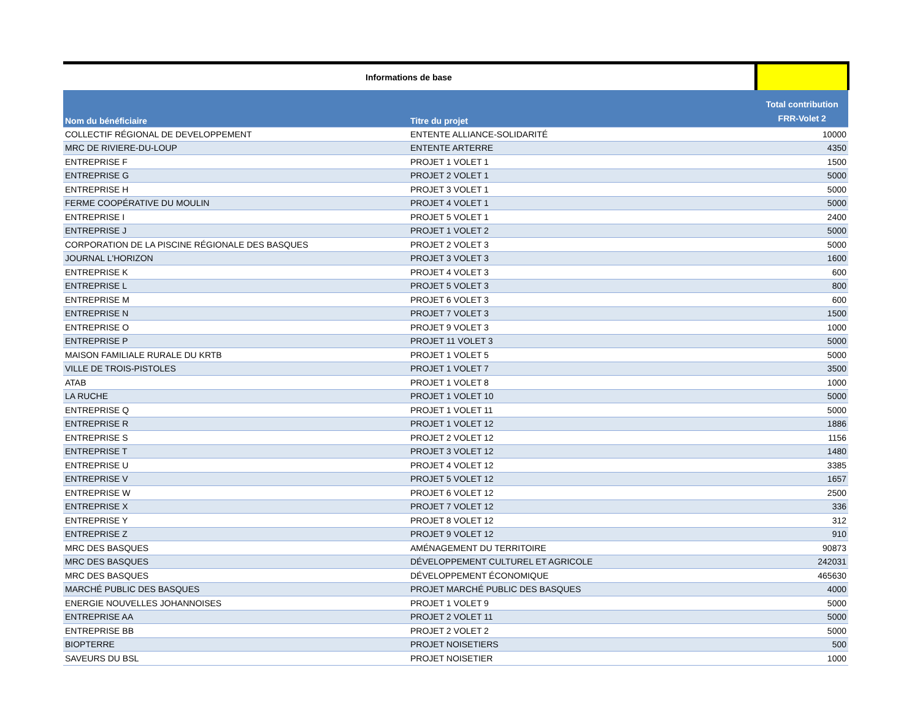| Informations de base | | |
| Nom du bénéficiaire | Titre du projet | Total contribution FRR-Volet 2 |
| COLLECTIF RÉGIONAL DE DEVELOPPEMENT | ENTENTE ALLIANCE-SOLIDARITÉ | 10000 |
| MRC DE RIVIERE-DU-LOUP | ENTENTE ARTERRE | 4350 |
| ENTREPRISE F | PROJET 1 VOLET 1 | 1500 |
| ENTREPRISE G | PROJET 2 VOLET 1 | 5000 |
| ENTREPRISE H | PROJET 3 VOLET 1 | 5000 |
| FERME COOPÉRATIVE DU MOULIN | PROJET 4 VOLET 1 | 5000 |
| ENTREPRISE I | PROJET 5 VOLET 1 | 2400 |
| ENTREPRISE J | PROJET 1 VOLET 2 | 5000 |
| CORPORATION DE LA PISCINE RÉGIONALE DES BASQUES | PROJET 2 VOLET 3 | 5000 |
| JOURNAL L'HORIZON | PROJET 3 VOLET 3 | 1600 |
| ENTREPRISE K | PROJET 4 VOLET 3 | 600 |
| ENTREPRISE L | PROJET 5 VOLET 3 | 800 |
| ENTREPRISE M | PROJET 6 VOLET 3 | 600 |
| ENTREPRISE N | PROJET 7 VOLET 3 | 1500 |
| ENTREPRISE O | PROJET 9 VOLET 3 | 1000 |
| ENTREPRISE P | PROJET 11 VOLET 3 | 5000 |
| MAISON FAMILIALE RURALE DU KRTB | PROJET 1 VOLET 5 | 5000 |
| VILLE DE TROIS-PISTOLES | PROJET 1 VOLET 7 | 3500 |
| ATAB | PROJET 1 VOLET 8 | 1000 |
| LA RUCHE | PROJET 1 VOLET 10 | 5000 |
| ENTREPRISE Q | PROJET 1 VOLET 11 | 5000 |
| ENTREPRISE R | PROJET 1 VOLET 12 | 1886 |
| ENTREPRISE S | PROJET 2 VOLET 12 | 1156 |
| ENTREPRISE T | PROJET 3 VOLET 12 | 1480 |
| ENTREPRISE U | PROJET 4 VOLET 12 | 3385 |
| ENTREPRISE V | PROJET 5 VOLET 12 | 1657 |
| ENTREPRISE W | PROJET 6 VOLET 12 | 2500 |
| ENTREPRISE X | PROJET 7 VOLET 12 | 336 |
| ENTREPRISE Y | PROJET 8 VOLET 12 | 312 |
| ENTREPRISE Z | PROJET 9 VOLET 12 | 910 |
| MRC DES BASQUES | AMÉNAGEMENT DU TERRITOIRE | 90873 |
| MRC DES BASQUES | DÉVELOPPEMENT CULTUREL ET AGRICOLE | 242031 |
| MRC DES BASQUES | DÉVELOPPEMENT ÉCONOMIQUE | 465630 |
| MARCHÉ PUBLIC DES BASQUES | PROJET MARCHÉ PUBLIC DES BASQUES | 4000 |
| ENERGIE NOUVELLES JOHANNOISES | PROJET 1 VOLET 9 | 5000 |
| ENTREPRISE AA | PROJET 2 VOLET 11 | 5000 |
| ENTREPRISE BB | PROJET 2 VOLET 2 | 5000 |
| BIOPTERRE | PROJET NOISETIERS | 500 |
| SAVEURS DU BSL | PROJET NOISETIER | 1000 |